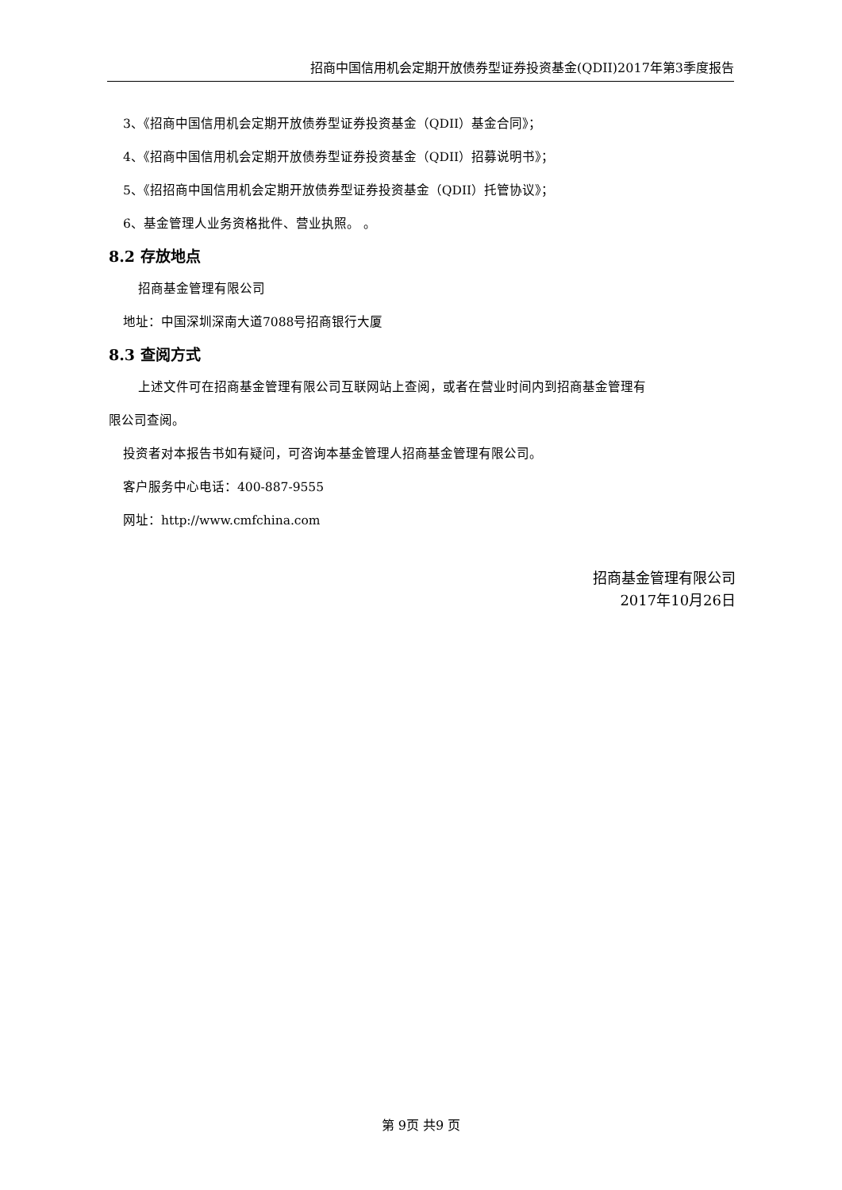招商中国信用机会定期开放债券型证券投资基金(QDII)2017年第3季度报告
3、《招商中国信用机会定期开放债券型证券投资基金（QDII）基金合同》；
4、《招商中国信用机会定期开放债券型证券投资基金（QDII）招募说明书》；
5、《招招商中国信用机会定期开放债券型证券投资基金（QDII）托管协议》；
6、基金管理人业务资格批件、营业执照。 。
8.2 存放地点
招商基金管理有限公司
地址：中国深圳深南大道7088号招商银行大厦
8.3 查阅方式
上述文件可在招商基金管理有限公司互联网站上查阅，或者在营业时间内到招商基金管理有
限公司查阅。
投资者对本报告书如有疑问，可咨询本基金管理人招商基金管理有限公司。
客户服务中心电话：400-887-9555
网址：http://www.cmfchina.com
招商基金管理有限公司
2017年10月26日
第 9页 共9 页